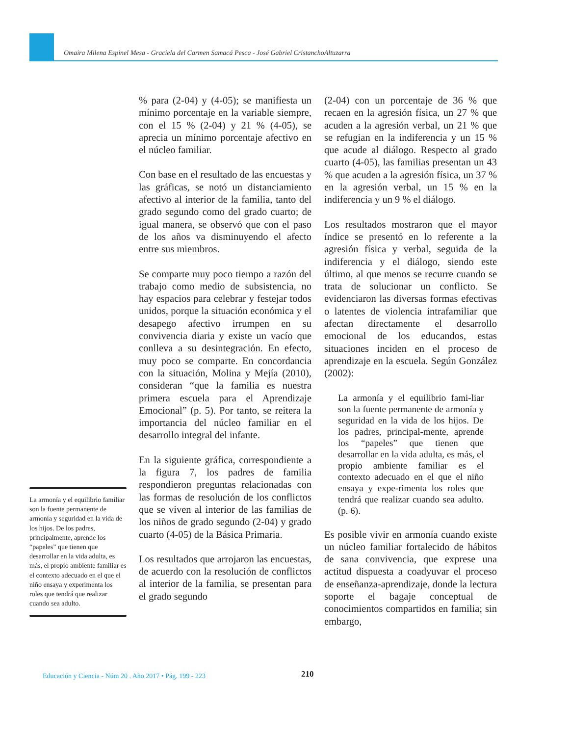Omaira Milena Espinel Mesa - Graciela del Carmen Samacá Pesca - José Gabriel CristanchoAltuzarra
La armonía y el equilibrio familiar son la fuente permanente de armonía y seguridad en la vida de los hijos. De los padres, principalmente, aprende los “papeles” que tienen que desarrollar en la vida adulta, es más, el propio ambiente familiar es el contexto adecuado en el que el niño ensaya y experimenta los roles que tendrá que realizar cuando sea adulto.
% para (2-04) y (4-05); se manifiesta un mínimo porcentaje en la variable siempre, con el 15 % (2-04) y 21 % (4-05), se aprecia un mínimo porcentaje afectivo en el núcleo familiar.
Con base en el resultado de las encuestas y las gráficas, se notó un distanciamiento afectivo al interior de la familia, tanto del grado segundo como del grado cuarto; de igual manera, se observó que con el paso de los años va disminuyendo el afecto entre sus miembros.
Se comparte muy poco tiempo a razón del trabajo como medio de subsistencia, no hay espacios para celebrar y festejar todos unidos, porque la situación económica y el desapego afectivo irrumpen en su convivencia diaria y existe un vacío que conlleva a su desintegración. En efecto, muy poco se comparte. En concordancia con la situación, Molina y Mejía (2010), consideran “que la familia es nuestra primera escuela para el Aprendizaje Emocional” (p. 5). Por tanto, se reitera la importancia del núcleo familiar en el desarrollo integral del infante.
En la siguiente gráfica, correspondiente a la figura 7, los padres de familia respondieron preguntas relacionadas con las formas de resolución de los conflictos que se viven al interior de las familias de los niños de grado segundo (2-04) y grado cuarto (4-05) de la Básica Primaria.
Los resultados que arrojaron las encuestas, de acuerdo con la resolución de conflictos al interior de la familia, se presentan para el grado segundo
(2-04) con un porcentaje de 36 % que recaen en la agresión física, un 27 % que acuden a la agresión verbal, un 21 % que se refugian en la indiferencia y un 15 % que acude al diálogo. Respecto al grado cuarto (4-05), las familias presentan un 43 % que acuden a la agresión física, un 37 % en la agresión verbal, un 15 % en la indiferencia y un 9 % el diálogo.
Los resultados mostraron que el mayor índice se presentó en lo referente a la agresión física y verbal, seguida de la indiferencia y el diálogo, siendo este último, al que menos se recurre cuando se trata de solucionar un conflicto. Se evidenciaron las diversas formas efectivas o latentes de violencia intrafamiliar que afectan directamente el desarrollo emocional de los educandos, estas situaciones inciden en el proceso de aprendizaje en la escuela. Según González (2002):
La armonía y el equilibrio fami-liar son la fuente permanente de armonía y seguridad en la vida de los hijos. De los padres, principal-mente, aprende los “papeles” que tienen que desarrollar en la vida adulta, es más, el propio ambiente familiar es el contexto adecuado en el que el niño ensaya y expe-rimenta los roles que tendrá que realizar cuando sea adulto. (p. 6).
Es posible vivir en armonía cuando existe un núcleo familiar fortalecido de hábitos de sana convivencia, que exprese una actitud dispuesta a coadyuvar el proceso de enseñanza-aprendizaje, donde la lectura soporte el bagaje conceptual de conocimientos compartidos en familia; sin embargo,
Educación y Ciencia - Núm 20 . Año 2017 • Pág. 199 - 223
210